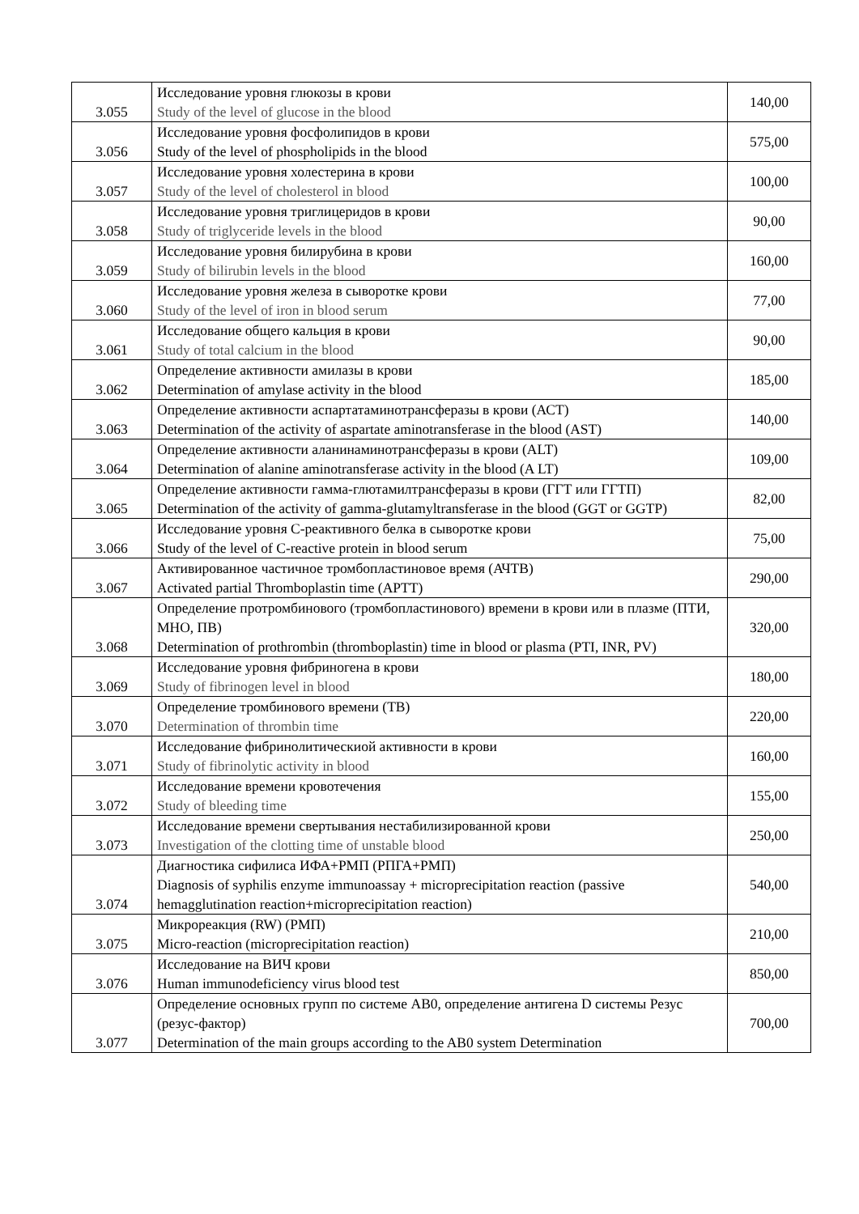| 3.055 | Исследование уровня глюкозы в крови Study of the level of glucose in the blood | 140,00 |
| 3.056 | Исследование уровня фосфолипидов в крови Study of the level of phospholipids in the blood | 575,00 |
| 3.057 | Исследование уровня холестерина в крови Study of the level of cholesterol in blood | 100,00 |
| 3.058 | Исследование уровня триглицеридов в крови Study of triglyceride levels in the blood | 90,00 |
| 3.059 | Исследование уровня билирубина в крови Study of bilirubin levels in the blood | 160,00 |
| 3.060 | Исследование уровня железа в сыворотке крови Study of the level of iron in blood serum | 77,00 |
| 3.061 | Исследование общего кальция в крови Study of total calcium in the blood | 90,00 |
| 3.062 | Определение активности амилазы в крови Determination of amylase activity in the blood | 185,00 |
| 3.063 | Определение активности аспартатаминотрансферазы в крови (АСТ) Determination of the activity of aspartate aminotransferase in the blood (AST) | 140,00 |
| 3.064 | Определение активности аланинаминотрансферазы в крови (ALT) Determination of alanine aminotransferase activity in the blood (A LT) | 109,00 |
| 3.065 | Определение активности гамма-глютамилтрансферазы в крови (ГГТ или ГГТП) Determination of the activity of gamma-glutamyltransferase in the blood (GGT or GGTP) | 82,00 |
| 3.066 | Исследование уровня С-реактивного белка в сыворотке крови Study of the level of C-reactive protein in blood serum | 75,00 |
| 3.067 | Активированное частичное тромбопластиновое время (АЧТВ) Activated partial Thromboplastin time (APTT) | 290,00 |
| 3.068 | Определение протромбинового (тромбопластинового) времени в крови или в плазме (ПТИ, МНО, ПВ) Determination of prothrombin (thromboplastin) time in blood or plasma (PTI, INR, PV) | 320,00 |
| 3.069 | Исследование уровня фибриногена в крови Study of fibrinogen level in blood | 180,00 |
| 3.070 | Определение тромбинового времени (ТВ) Determination of thrombin time | 220,00 |
| 3.071 | Исследование фибринолитическиой активности в крови Study of fibrinolytic activity in blood | 160,00 |
| 3.072 | Исследование времени кровотечения Study of bleeding time | 155,00 |
| 3.073 | Исследование времени свертывания нестабилизированной крови Investigation of the clotting time of unstable blood | 250,00 |
| 3.074 | Диагностика сифилиса ИФА+РМП (РПГА+РМП) Diagnosis of syphilis enzyme immunoassay + microprecipitation reaction (passive hemagglutination reaction+microprecipitation reaction) | 540,00 |
| 3.075 | Микрореакция (RW) (РМП) Micro-reaction (microprecipitation reaction) | 210,00 |
| 3.076 | Исследование на ВИЧ крови Human immunodeficiency virus blood test | 850,00 |
| 3.077 | Определение основных групп по системе AB0, определение антигена D системы Резус (резус-фактор) Determination of the main groups according to the AB0 system Determination | 700,00 |